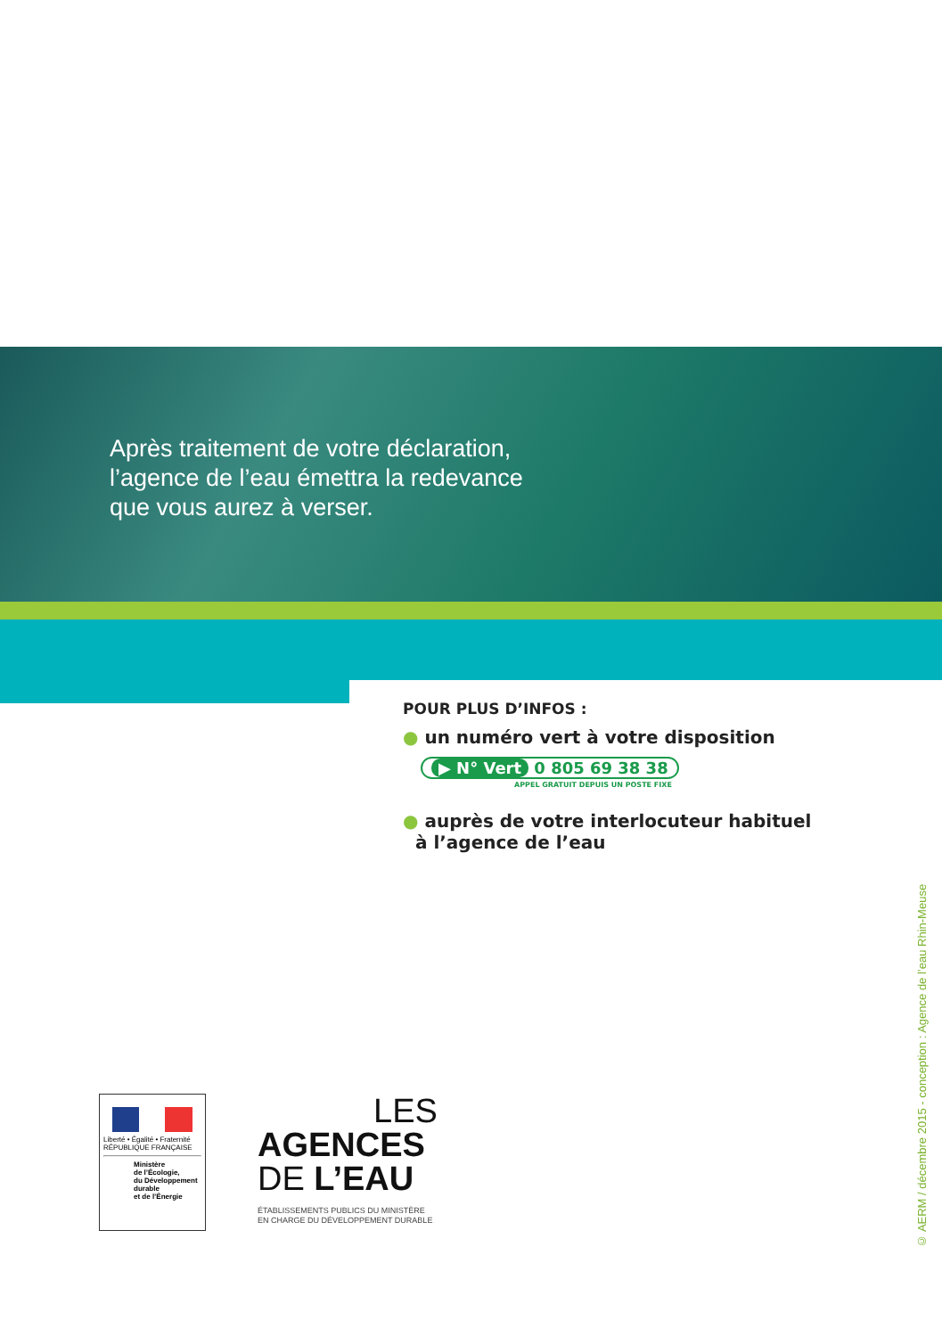Après traitement de votre déclaration,
l’agence de l’eau émettra la redevance
que vous aurez à verser.
POUR PLUS D’INFOS :
● un numéro vert à votre disposition
▶ N° Vert 0 805 69 38 38
APPEL GRATUIT DEPUIS UN POSTE FIXE
● auprès de votre interlocuteur habituel
à l’agence de l’eau
Liberté • Égalité • Fraternité
RÉPUBLIQUE FRANÇAISE
Ministère
de l’Écologie,
du Développement
durable
et de l’Énergie
LES
AGENCES
DE L’EAU
ÉTABLISSEMENTS PUBLICS DU MINISTÈRE
EN CHARGE DU DÉVELOPPEMENT DURABLE
© AERM / décembre 2015 - conception : Agence de l’eau Rhin-Meuse